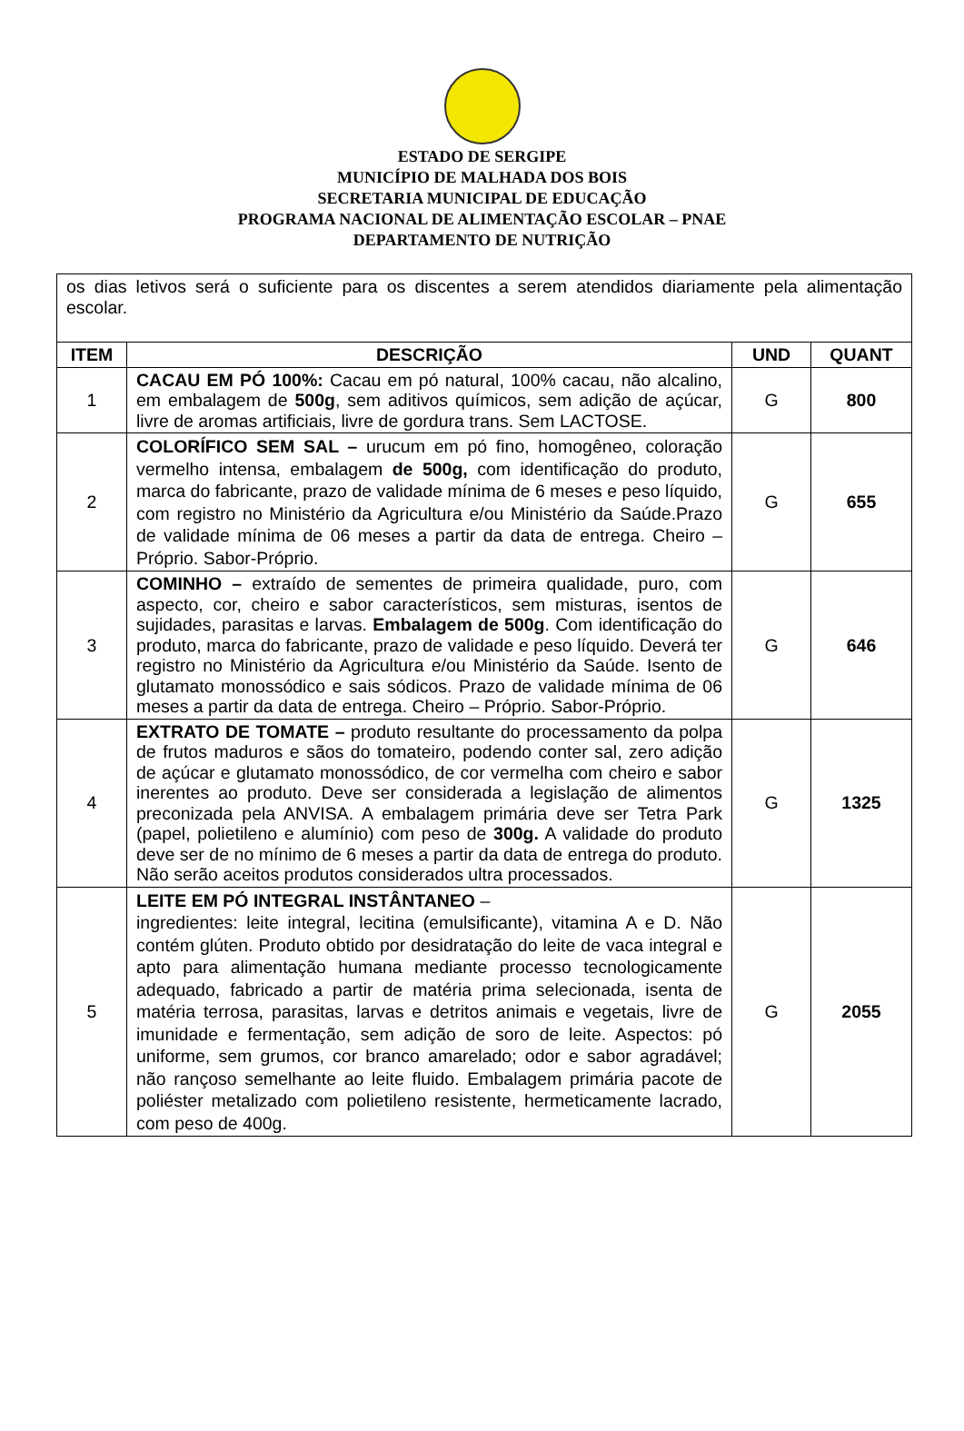ESTADO DE SERGIPE
MUNICÍPIO DE MALHADA DOS BOIS
SECRETARIA MUNICIPAL DE EDUCAÇÃO
PROGRAMA NACIONAL DE ALIMENTAÇÃO ESCOLAR – PNAE
DEPARTAMENTO DE NUTRIÇÃO
| os dias letivos será o suficiente para os discentes a serem atendidos diariamente pela alimentação escolar. | | | |
| ITEM | DESCRIÇÃO | UND | QUANT |
| 1 | CACAU EM PÓ 100%: Cacau em pó natural, 100% cacau, não alcalino, em embalagem de 500g , sem aditivos químicos, sem adição de açúcar, livre de aromas artificiais, livre de gordura trans. Sem LACTOSE. | G | 800 |
| 2 | COLORÍFICO SEM SAL – urucum em pó fino, homogêneo, coloração vermelho intensa, embalagem de 500g, com identificação do produto, marca do fabricante, prazo de validade mínima de 6 meses e peso líquido, com registro no Ministério da Agricultura e/ou Ministério da Saúde.Prazo de validade mínima de 06 meses a partir da data de entrega. Cheiro – Próprio. Sabor-Próprio. | G | 655 |
| 3 | COMINHO – extraído de sementes de primeira qualidade, puro, com aspecto, cor, cheiro e sabor característicos, sem misturas, isentos de sujidades, parasitas e larvas. Embalagem de 500g . Com identificação do produto, marca do fabricante, prazo de validade e peso líquido. Deverá ter registro no Ministério da Agricultura e/ou Ministério da Saúde. Isento de glutamato monossódico e sais sódicos. Prazo de validade mínima de 06 meses a partir da data de entrega. Cheiro – Próprio. Sabor-Próprio. | G | 646 |
| 4 | EXTRATO DE TOMATE – produto resultante do processamento da polpa de frutos maduros e sãos do tomateiro, podendo conter sal, zero adição de açúcar e glutamato monossódico, de cor vermelha com cheiro e sabor inerentes ao produto. Deve ser considerada a legislação de alimentos preconizada pela ANVISA. A embalagem primária deve ser Tetra Park (papel, polietileno e alumínio) com peso de 300g. A validade do produto deve ser de no mínimo de 6 meses a partir da data de entrega do produto. Não serão aceitos produtos considerados ultra processados. | G | 1325 |
| 5 | LEITE EM PÓ INTEGRAL INSTÂNTANEO – ingredientes: leite integral, lecitina (emulsificante), vitamina A e D. Não contém glúten. Produto obtido por desidratação do leite de vaca integral e apto para alimentação humana mediante processo tecnologicamente adequado, fabricado a partir de matéria prima selecionada, isenta de matéria terrosa, parasitas, larvas e detritos animais e vegetais, livre de imunidade e fermentação, sem adição de soro de leite. Aspectos: pó uniforme, sem grumos, cor branco amarelado; odor e sabor agradável; não rançoso semelhante ao leite fluido. Embalagem primária pacote de poliéster metalizado com polietileno resistente, hermeticamente lacrado, com peso de 400g. | G | 2055 |